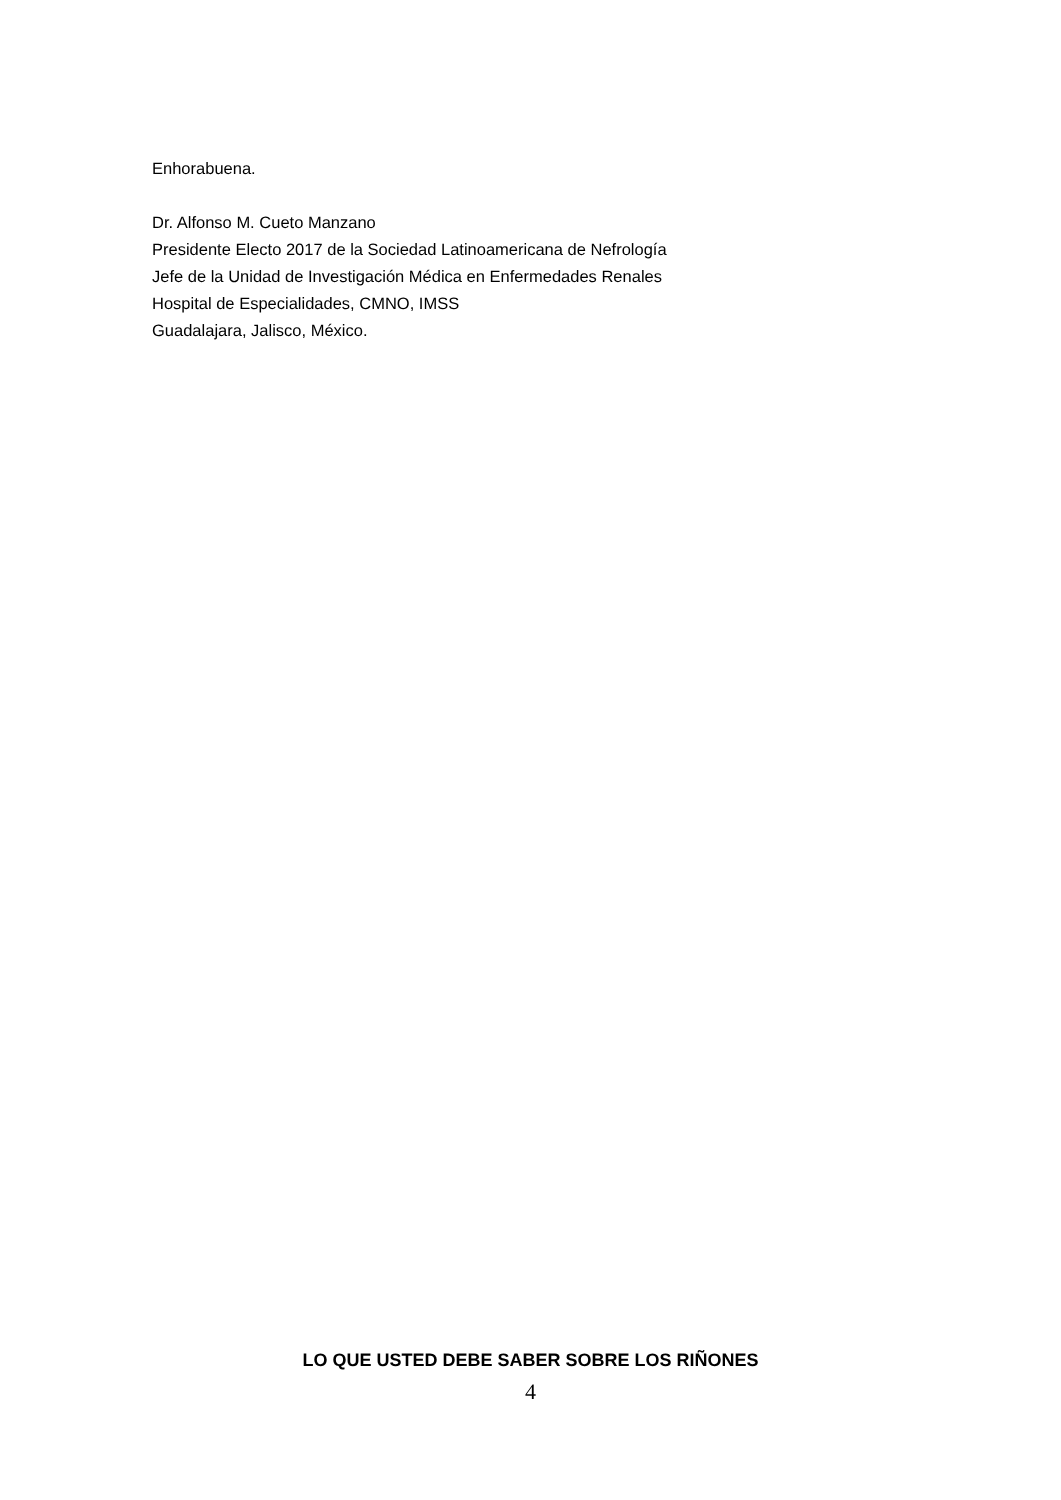Enhorabuena.
Dr. Alfonso M. Cueto Manzano
Presidente Electo 2017 de la Sociedad Latinoamericana de Nefrología
Jefe de la Unidad de Investigación Médica en Enfermedades Renales
Hospital de Especialidades, CMNO, IMSS
Guadalajara, Jalisco, México.
LO QUE USTED DEBE SABER SOBRE LOS RIÑONES
4